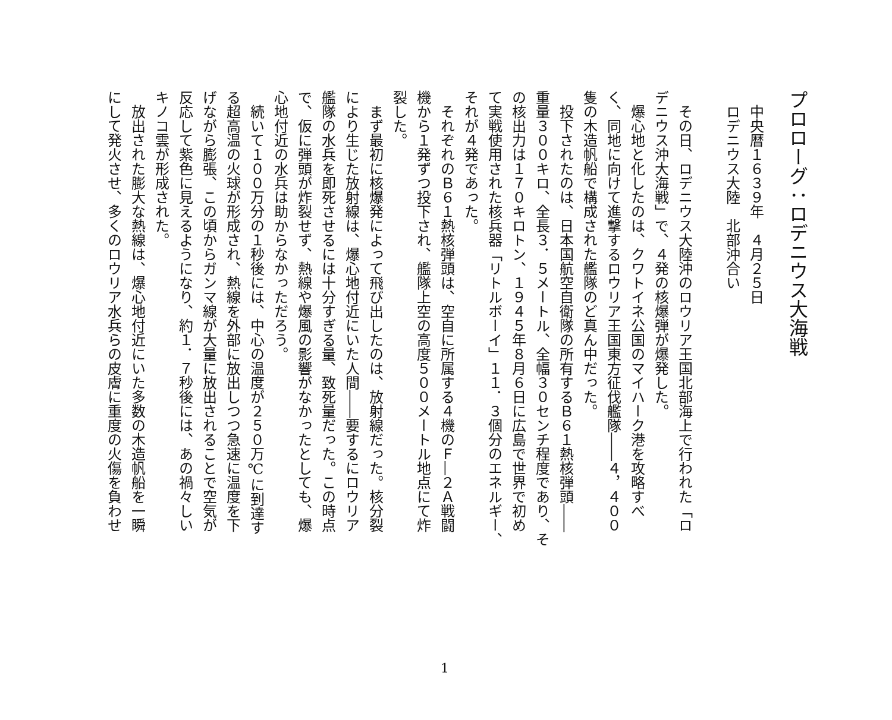プロローグ：ロデニウス大海戦
　中央暦１６３９年　４月２５日
　ロデニウス大陸　北部沖合い
　その日、ロデニウス大陸沖のロウリア王国北部海上で行われた「ロ
デニウス沖大海戦」で、４発の核爆弾が爆発した。
　爆心地と化したのは、クワトイネ公国のマイハーク港を攻略すべ
く、同地に向けて進撃するロウリア王国東方征伐艦隊――４，４００
隻の木造帆船で構成された艦隊のど真ん中だった。
　投下されたのは、日本国航空自衛隊の所有するＢ６１熱核弾頭――
重量３００キロ、全長３．５メートル、全幅３０センチ程度であり、そ
の核出力は１７０キロトン、１９４５年８月６日に広島で世界で初め
て実戦使用された核兵器「リトルボーイ」１１．３個分のエネルギー、
それが４発であった。
　それぞれのＢ６１熱核弾頭は、空自に所属する４機のＦ―２Ａ戦闘
機から１発ずつ投下され、艦隊上空の高度５００メートル地点にて炸
裂した。
　まず最初に核爆発によって飛び出したのは、放射線だった。核分裂
により生じた放射線は、爆心地付近にいた人間――要するにロウリア
艦隊の水兵を即死させるには十分すぎる量、致死量だった。この時点
で、仮に弾頭が炸裂せず、熱線や爆風の影響がなかったとしても、爆
心地付近の水兵は助からなかっただろう。
　続いて１００万分の１秒後には、中心の温度が２５０万℃に到達す
る超高温の火球が形成され、熱線を外部に放出しつつ急速に温度を下
げながら膨張、この頃からガンマ線が大量に放出されることで空気が
反応して紫色に見えるようになり、約１．７秒後には、あの禍々しい
キノコ雲が形成された。
　放出された膨大な熱線は、爆心地付近にいた多数の木造帆船を一瞬
にして発火させ、多くのロウリア水兵らの皮膚に重度の火傷を負わせ
1